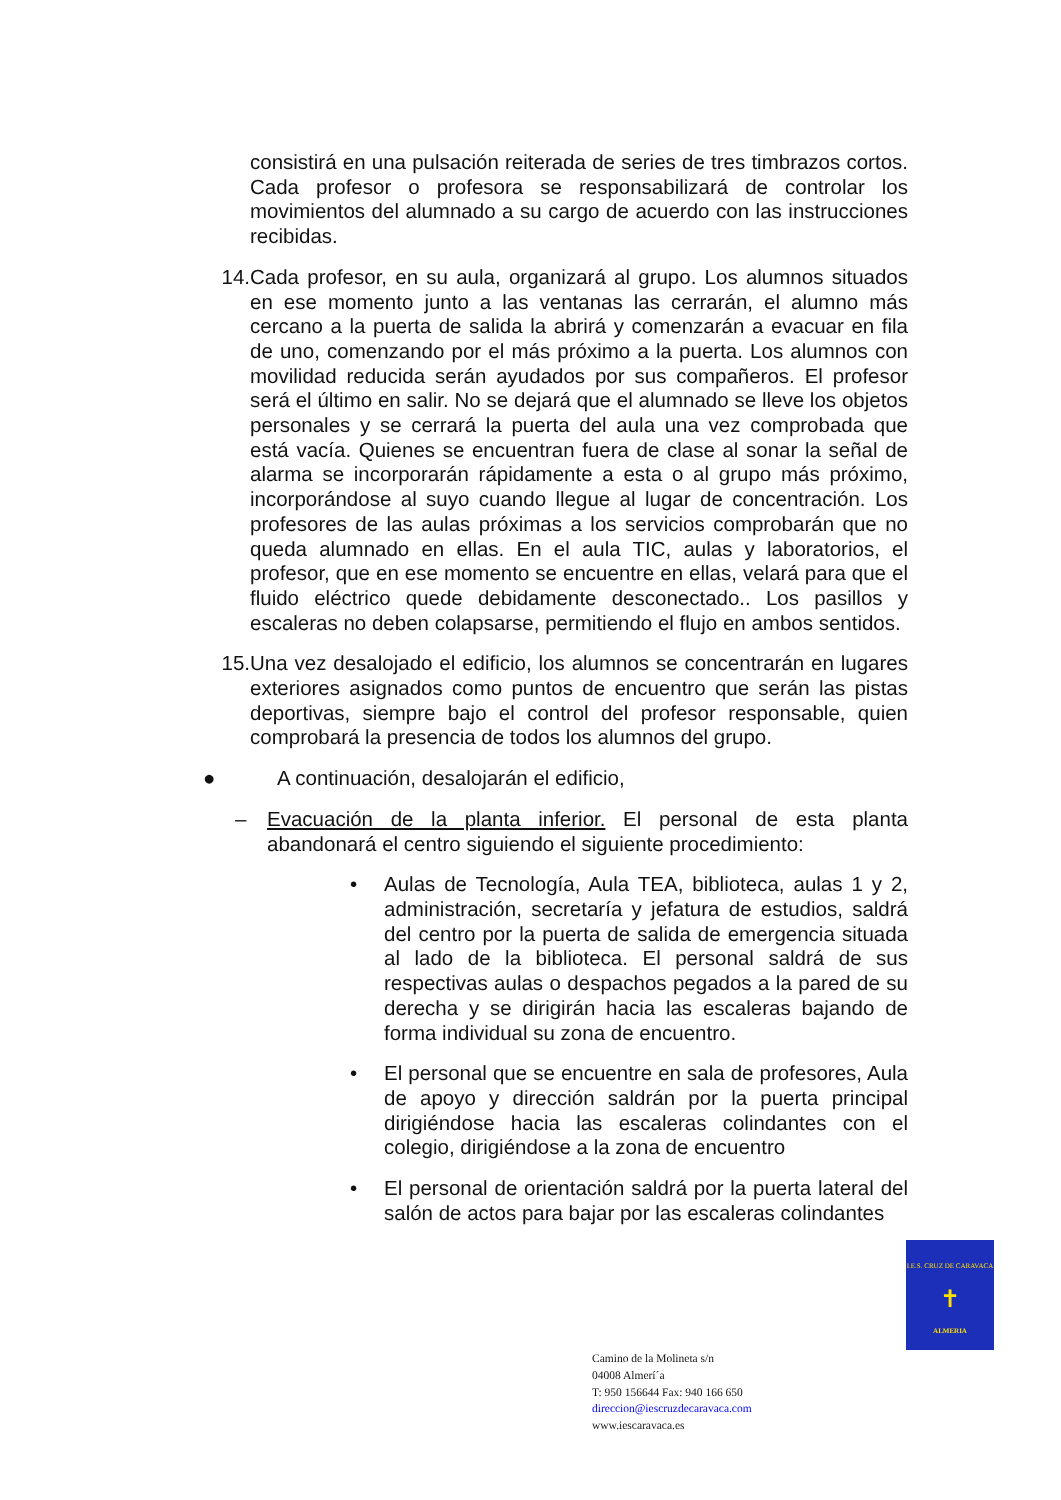consistirá en una pulsación reiterada de series de tres timbrazos cortos. Cada profesor o profesora se responsabilizará de controlar los movimientos del alumnado a su cargo de acuerdo con las instrucciones recibidas.
14.
Cada profesor, en su aula, organizará al grupo. Los alumnos situados en ese momento junto a las ventanas las cerrarán, el alumno más cercano a la puerta de salida la abrirá y comenzarán a evacuar en fila de uno, comenzando por el más próximo a la puerta. Los alumnos con movilidad reducida serán ayudados por sus compañeros. El profesor será el último en salir. No se dejará que el alumnado se lleve los objetos personales y se cerrará la puerta del aula una vez comprobada que está vacía. Quienes se encuentran fuera de clase al sonar la señal de alarma se incorporarán rápidamente a esta o al grupo más próximo, incorporándose al suyo cuando llegue al lugar de concentración. Los profesores de las aulas próximas a los servicios comprobarán que no queda alumnado en ellas. En el aula TIC, aulas y laboratorios, el profesor, que en ese momento se encuentre en ellas, velará para que el fluido eléctrico quede debidamente desconectado.. Los pasillos y escaleras no deben colapsarse, permitiendo el flujo en ambos sentidos.
15.
Una vez desalojado el edificio, los alumnos se concentrarán en lugares exteriores asignados como puntos de encuentro que serán las pistas deportivas, siempre bajo el control del profesor responsable, quien comprobará la presencia de todos los alumnos del grupo.
● A continuación, desalojarán el edificio,
– Evacuación de la planta inferior. El personal de esta planta abandonará el centro siguiendo el siguiente procedimiento:
• Aulas de Tecnología, Aula TEA, biblioteca, aulas 1 y 2, administración, secretaría y jefatura de estudios, saldrá del centro por la puerta de salida de emergencia situada al lado de la biblioteca. El personal saldrá de sus respectivas aulas o despachos pegados a la pared de su derecha y se dirigirán hacia las escaleras bajando de forma individual su zona de encuentro.
• El personal que se encuentre en sala de profesores, Aula de apoyo y dirección saldrán por la puerta principal dirigiéndose hacia las escaleras colindantes con el colegio, dirigiéndose a la zona de encuentro
• El personal de orientación saldrá por la puerta lateral del salón de actos para bajar por las escaleras colindantes
I.E.S. CRUZ DE CARAVACA
✝
ALMERIA
Camino de la Molineta s/n
04008 Almerí´a
T: 950 156644 Fax: 940 166 650
direccion@iescruzdecaravaca.com
www.iescaravaca.es